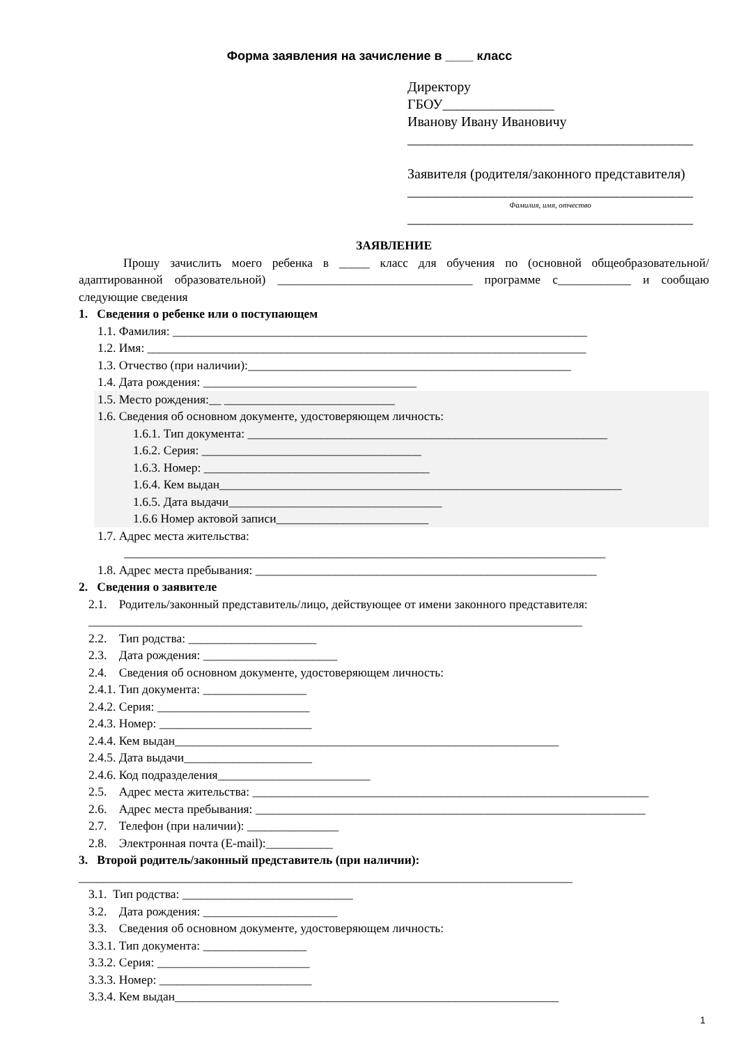Форма заявления на зачисление в ____ класс
Директору
ГБОУ________________
Иванову Ивану Ивановичу
_________________________________________
Заявителя (родителя/законного представителя)
_________________________________________
Фамилия, имя, отчество
_________________________________________
ЗАЯВЛЕНИЕ
Прошу зачислить моего ребенка в _____ класс для обучения по (основной общеобразовательной/адаптированной образовательной) ________________________________ программе с____________ и сообщаю следующие сведения
1. Сведения о ребенке или о поступающем
1.1. Фамилия: ____________________________________________________________________
1.2. Имя: ________________________________________________________________________
1.3. Отчество (при наличии):_____________________________________________________
1.4. Дата рождения: ___________________________________
1.5. Место рождения:__ ____________________________
1.6. Сведения об основном документе, удостоверяющем личность:
1.6.1. Тип документа: ___________________________________________________________
1.6.2. Серия: ____________________________________
1.6.3. Номер: _____________________________________
1.6.4. Кем выдан__________________________________________________________________
1.6.5. Дата выдачи___________________________________
1.6.6 Номер актовой записи_________________________
1.7. Адрес места жительства:
_______________________________________________________________________________
1.8. Адрес места пребывания: ________________________________________________________
2. Сведения о заявителе
2.1. Родитель/законный представитель/лицо, действующее от имени законного представителя:
_________________________________________________________________________________
2.2. Тип родства: _____________________
2.3. Дата рождения: ______________________
2.4. Сведения об основном документе, удостоверяющем личность:
2.4.1. Тип документа: _________________
2.4.2. Серия: _________________________
2.4.3. Номер: _________________________
2.4.4. Кем выдан_______________________________________________________________
2.4.5. Дата выдачи_____________________
2.4.6. Код подразделения_________________________
2.5. Адрес места жительства: _________________________________________________________________
2.6. Адрес места пребывания: ________________________________________________________________
2.7. Телефон (при наличии): _______________
2.8. Электронная почта (E-mail):___________
3. Второй родитель/законный представитель (при наличии):
_________________________________________________________________________________
3.1. Тип родства: ____________________________
3.2. Дата рождения: ______________________
3.3. Сведения об основном документе, удостоверяющем личность:
3.3.1. Тип документа: _________________
3.3.2. Серия: _________________________
3.3.3. Номер: _________________________
3.3.4. Кем выдан_______________________________________________________________
1